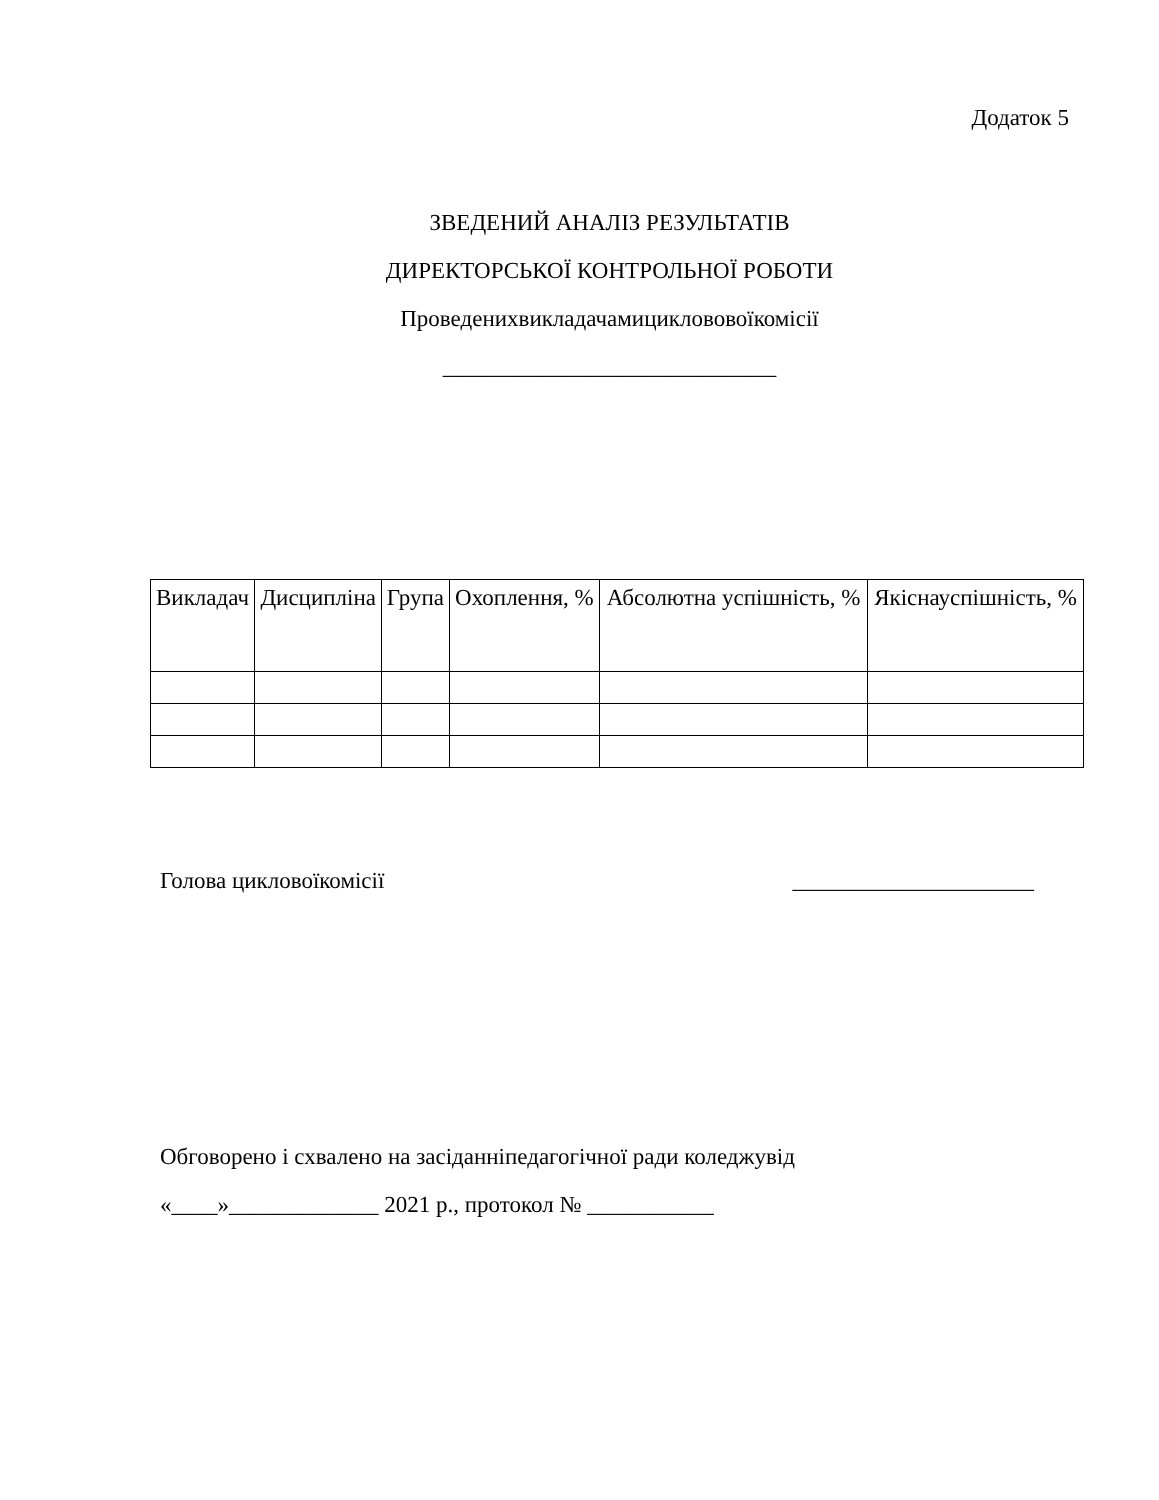Додаток 5
ЗВЕДЕНИЙ АНАЛІЗ РЕЗУЛЬТАТІВ
ДИРЕКТОРСЬКОЇ КОНТРОЛЬНОЇ РОБОТИ
Проведенихвикладачамициклововоїкомісії
_____________________________
| Викладач | Дисципліна | Група | Охоплення, % | Абсолютна успішність, % | Якіснауспішність, % |
| --- | --- | --- | --- | --- | --- |
Голова цикловоїкомісії _____________________
Обговорено і схвалено на засіданніпедагогічної ради коледжувід
«____»_____________ 2021 р., протокол № ___________